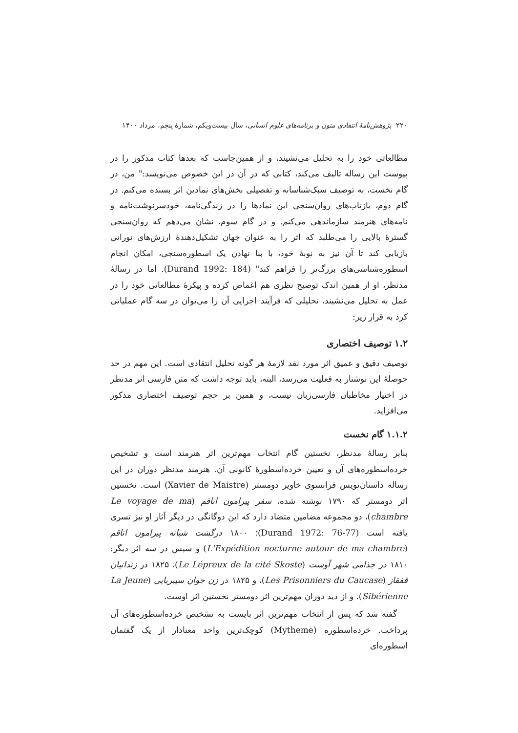۲۲۰ پژوهش‌نامهٔ انتقادی متون و برنامه‌های علوم انسانی، سال بیست‌ویکم، شمارهٔ پنجم، مرداد ۱۴۰۰
مطالعاتی خود را به تحلیل می‌نشیند، و از همین‌جاست که بعدها کتاب مذکور را در پیوست این رساله تالیف می‌کند، کتابی که در آن در این خصوص می‌نویسد:" من، در گام نخست، به توصیف سبک‌شناسانه و تفصیلی بخش‌های نمادین اثر بسنده می‌کنم. در گام دوم، بازتاب‌های روان‌سنجی این نمادها را در زندگی‌نامه، خودسرنوشت‌نامه و نامه‌های هنرمند سازماندهی می‌کنم. و در گام سوم، نشان می‌دهم که روان‌سنجی گسترهٔ بالایی را می‌طلبد که اثر را به عنوان جهان تشکیل‌دهندهٔ ارزش‌های نورانی بازیابی کند تا آن نیز به نوبهٔ خود، با بنا نهادن یک اسطوره‌سنجی، امکان انجام اسطوره‌شناسی‌های بزرگ‌تر را فراهم کند" (Durand 1992: 184). اما در رسالهٔ مدنظر، او از همین اندک توضیح نظری هم اغماض کرده و پیکرهٔ مطالعاتی خود را در عمل به تحلیل می‌نشیند، تحلیلی که فرآیند اجرایی آن را می‌توان در سه گام عملیاتی کرد به قرار زیر:
۱.۲ توصیف اختصاری
توصیف دقیق و عمیق اثر مورد نقد لازمهٔ هر گونه تحلیل انتقادی است. این مهم در حد حوصلهٔ این نوشتار به فعلیت می‌رسد، البته، باید توجه داشت که متن فارسی اثر مدنظر در اختیار مخاطبان فارسی‌زبان نیست، و همین بر حجم توصیف اختصاری مذکور می‌افزاید.
۱.۱.۲ گام نخست
بنابر رسالهٔ مدنظر، نخستین گام انتخاب مهم‌ترین اثر هنرمند است و تشخیص خرده‌اسطوره‌های آن و تعیین خرده‌اسطورهٔ کانونی آن. هنرمند مدنظر دوران در این رساله داستان‌نویس فرانسوی خاویر دومستر (Xavier de Maistre) است. نخستین اثر دومستر که ۱۷۹۰ نوشته شده، سفر پیرامون اتاقم (Le voyage de ma chambre)، دو مجموعه مضامین متضاد دارد که این دوگانگی در دیگر آثار او نیز تسری یافته است (Durand 1972: 76-77)؛ ۱۸۰۰ درگشت شبانه پیرامون اتاقم (L'Expédition nocturne autour de ma chambre) و سپس در سه اثر دیگر: ۱۸۱۰ در جذامی شهر آوست (Le Lépreux de la cité Skoste)، ۱۸۲۵ در زندانیان قفقاز (Les Prisonniers du Caucase)، و ۱۸۲۵ در زن جوان سیبریایی (La Jeune Sibérienne). و از دید دوران مهم‌ترین اثر دومستر نخستین اثر اوست.
گفته شد که پس از انتخاب مهم‌ترین اثر بایست به تشخیص خرده‌اسطوره‌های آن پرداخت. خرده‌اسطوره (Mytheme) کوچک‌ترین واحد معنادار از یک گفتمان اسطوره‌ای